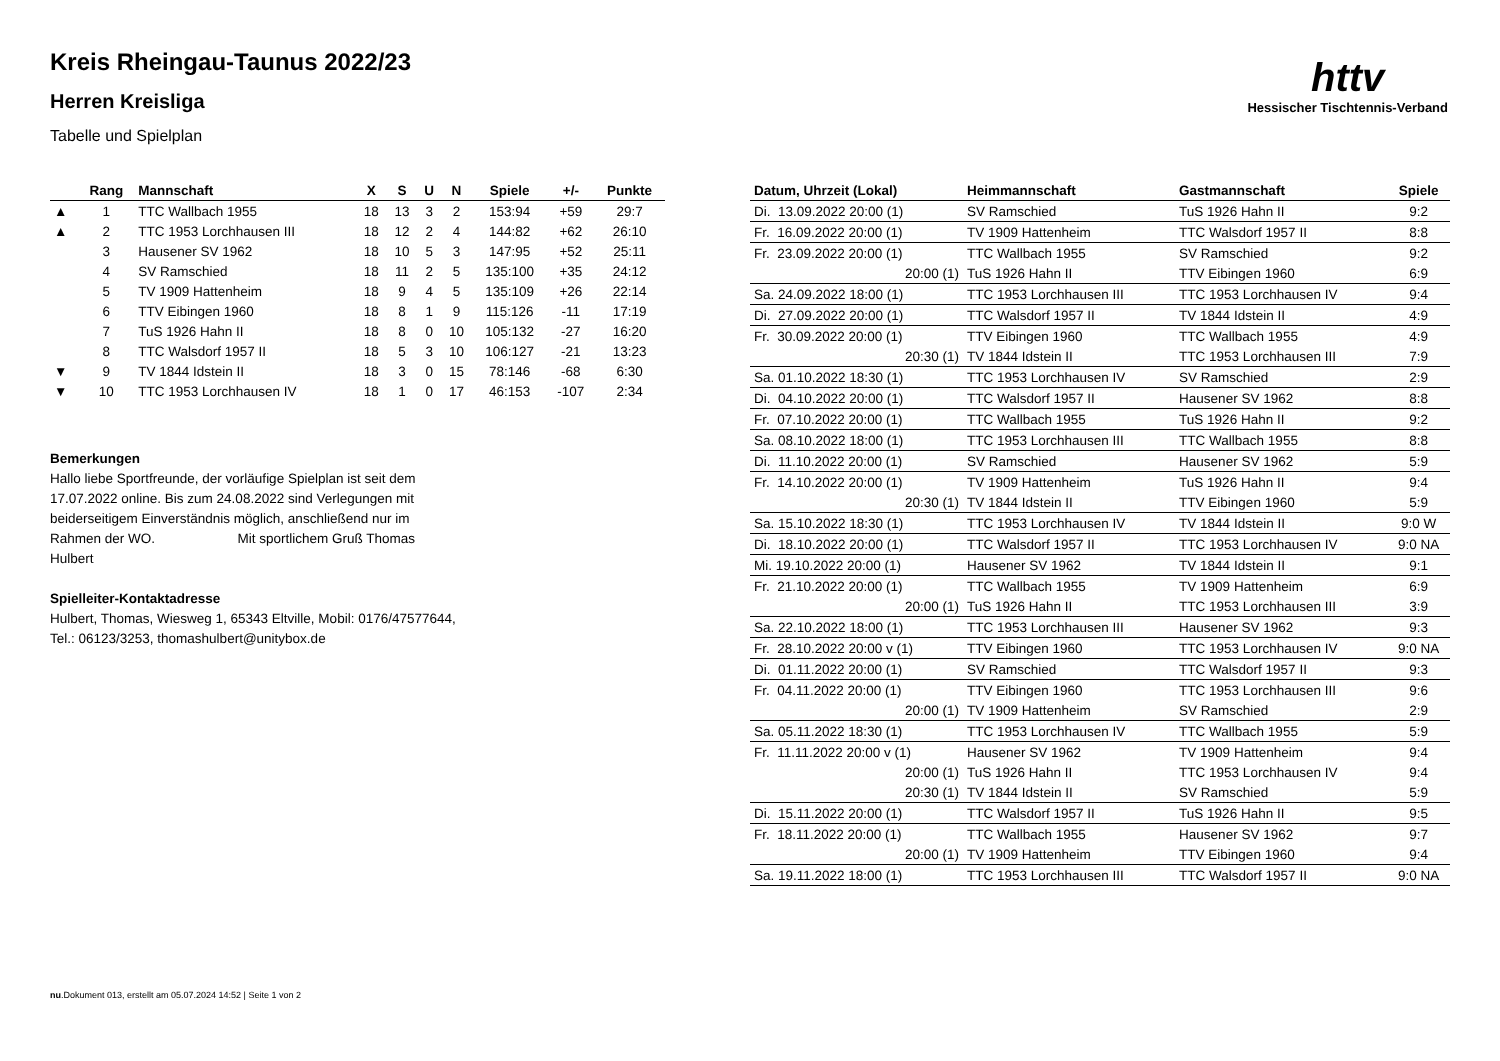httv
Hessischer Tischtennis-Verband
Kreis Rheingau-Taunus 2022/23
Herren Kreisliga
Tabelle und Spielplan
| | Rang | Mannschaft | X | S | U | N | Spiele | +/- | Punkte |
| --- | --- | --- | --- | --- | --- | --- | --- | --- | --- |
| ▲ | 1 | TTC Wallbach 1955 | 18 | 13 | 3 | 2 | 153:94 | +59 | 29:7 |
| ▲ | 2 | TTC 1953 Lorchhausen III | 18 | 12 | 2 | 4 | 144:82 | +62 | 26:10 |
| | 3 | Hausener SV 1962 | 18 | 10 | 5 | 3 | 147:95 | +52 | 25:11 |
| | 4 | SV Ramschied | 18 | 11 | 2 | 5 | 135:100 | +35 | 24:12 |
| | 5 | TV 1909 Hattenheim | 18 | 9 | 4 | 5 | 135:109 | +26 | 22:14 |
| | 6 | TTV Eibingen 1960 | 18 | 8 | 1 | 9 | 115:126 | -11 | 17:19 |
| | 7 | TuS 1926 Hahn II | 18 | 8 | 0 | 10 | 105:132 | -27 | 16:20 |
| | 8 | TTC Walsdorf 1957 II | 18 | 5 | 3 | 10 | 106:127 | -21 | 13:23 |
| ▼ | 9 | TV 1844 Idstein II | 18 | 3 | 0 | 15 | 78:146 | -68 | 6:30 |
| ▼ | 10 | TTC 1953 Lorchhausen IV | 18 | 1 | 0 | 17 | 46:153 | -107 | 2:34 |
Bemerkungen
Hallo liebe Sportfreunde, der vorläufige Spielplan ist seit dem 17.07.2022 online. Bis zum 24.08.2022 sind Verlegungen mit beiderseitigem Einverständnis möglich, anschließend nur im Rahmen der WO. Mit sportlichem Gruß Thomas Hulbert
Spielleiter-Kontaktadresse
Hulbert, Thomas, Wiesweg 1, 65343 Eltville, Mobil: 0176/47577644,
Tel.: 06123/3253, thomashulbert@unitybox.de
| Datum, Uhrzeit (Lokal) | Heimmannschaft | Gastmannschaft | Spiele |
| --- | --- | --- | --- |
| Di. 13.09.2022 20:00 (1) | SV Ramschied | TuS 1926 Hahn II | 9:2 |
| Fr. 16.09.2022 20:00 (1) | TV 1909 Hattenheim | TTC Walsdorf 1957 II | 8:8 |
| Fr. 23.09.2022 20:00 (1) | TTC Wallbach 1955 | SV Ramschied | 9:2 |
| 20:00 (1) | TuS 1926 Hahn II | TTV Eibingen 1960 | 6:9 |
| Sa. 24.09.2022 18:00 (1) | TTC 1953 Lorchhausen III | TTC 1953 Lorchhausen IV | 9:4 |
| Di. 27.09.2022 20:00 (1) | TTC Walsdorf 1957 II | TV 1844 Idstein II | 4:9 |
| Fr. 30.09.2022 20:00 (1) | TTV Eibingen 1960 | TTC Wallbach 1955 | 4:9 |
| 20:30 (1) | TV 1844 Idstein II | TTC 1953 Lorchhausen III | 7:9 |
| Sa. 01.10.2022 18:30 (1) | TTC 1953 Lorchhausen IV | SV Ramschied | 2:9 |
| Di. 04.10.2022 20:00 (1) | TTC Walsdorf 1957 II | Hausener SV 1962 | 8:8 |
| Fr. 07.10.2022 20:00 (1) | TTC Wallbach 1955 | TuS 1926 Hahn II | 9:2 |
| Sa. 08.10.2022 18:00 (1) | TTC 1953 Lorchhausen III | TTC Wallbach 1955 | 8:8 |
| Di. 11.10.2022 20:00 (1) | SV Ramschied | Hausener SV 1962 | 5:9 |
| Fr. 14.10.2022 20:00 (1) | TV 1909 Hattenheim | TuS 1926 Hahn II | 9:4 |
| 20:30 (1) | TV 1844 Idstein II | TTV Eibingen 1960 | 5:9 |
| Sa. 15.10.2022 18:30 (1) | TTC 1953 Lorchhausen IV | TV 1844 Idstein II | 9:0 W |
| Di. 18.10.2022 20:00 (1) | TTC Walsdorf 1957 II | TTC 1953 Lorchhausen IV | 9:0 NA |
| Mi. 19.10.2022 20:00 (1) | Hausener SV 1962 | TV 1844 Idstein II | 9:1 |
| Fr. 21.10.2022 20:00 (1) | TTC Wallbach 1955 | TV 1909 Hattenheim | 6:9 |
| 20:00 (1) | TuS 1926 Hahn II | TTC 1953 Lorchhausen III | 3:9 |
| Sa. 22.10.2022 18:00 (1) | TTC 1953 Lorchhausen III | Hausener SV 1962 | 9:3 |
| Fr. 28.10.2022 20:00 v (1) | TTV Eibingen 1960 | TTC 1953 Lorchhausen IV | 9:0 NA |
| Di. 01.11.2022 20:00 (1) | SV Ramschied | TTC Walsdorf 1957 II | 9:3 |
| Fr. 04.11.2022 20:00 (1) | TTV Eibingen 1960 | TTC 1953 Lorchhausen III | 9:6 |
| 20:00 (1) | TV 1909 Hattenheim | SV Ramschied | 2:9 |
| Sa. 05.11.2022 18:30 (1) | TTC 1953 Lorchhausen IV | TTC Wallbach 1955 | 5:9 |
| Fr. 11.11.2022 20:00 v (1) | Hausener SV 1962 | TV 1909 Hattenheim | 9:4 |
| 20:00 (1) | TuS 1926 Hahn II | TTC 1953 Lorchhausen IV | 9:4 |
| 20:30 (1) | TV 1844 Idstein II | SV Ramschied | 5:9 |
| Di. 15.11.2022 20:00 (1) | TTC Walsdorf 1957 II | TuS 1926 Hahn II | 9:5 |
| Fr. 18.11.2022 20:00 (1) | TTC Wallbach 1955 | Hausener SV 1962 | 9:7 |
| 20:00 (1) | TV 1909 Hattenheim | TTV Eibingen 1960 | 9:4 |
| Sa. 19.11.2022 18:00 (1) | TTC 1953 Lorchhausen III | TTC Walsdorf 1957 II | 9:0 NA |
nu.Dokument 013, erstellt am 05.07.2024 14:52 | Seite 1 von 2